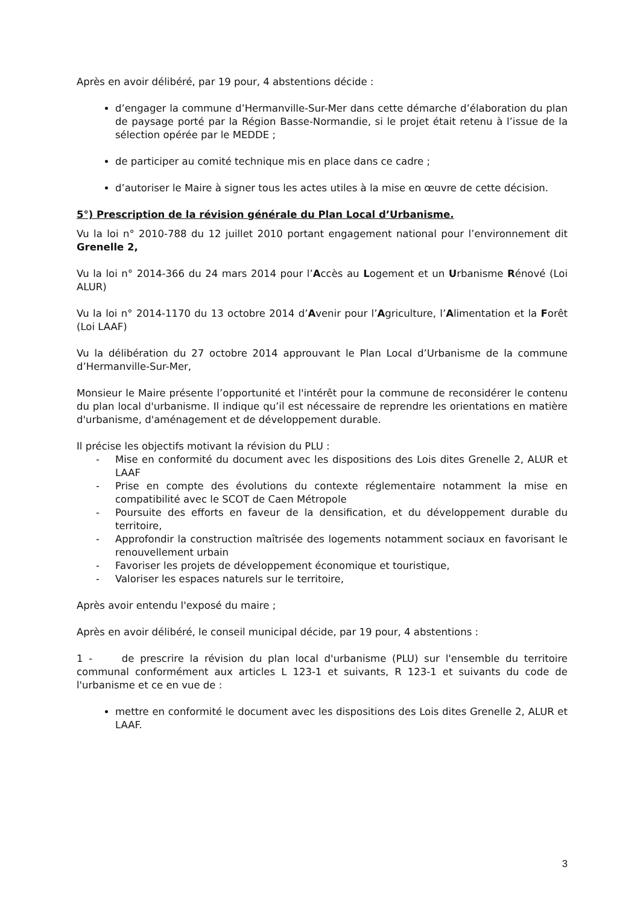Après en avoir délibéré, par 19 pour, 4 abstentions décide :
d’engager la commune d’Hermanville-Sur-Mer dans cette démarche d’élaboration du plan de paysage porté par la Région Basse-Normandie, si le projet était retenu à l’issue de la sélection opérée par le MEDDE ;
de participer au comité technique mis en place dans ce cadre ;
d’autoriser le Maire à signer tous les actes utiles à la mise en œuvre de cette décision.
5°) Prescription de la révision générale du Plan Local d’Urbanisme.
Vu la loi n° 2010-788 du 12 juillet 2010 portant engagement national pour l’environnement dit Grenelle 2,
Vu la loi n° 2014-366 du 24 mars 2014 pour l’Accès au Logement et un Urbanisme Rénové (Loi ALUR)
Vu la loi n° 2014-1170 du 13 octobre 2014 d’Avenir pour l’Agriculture, l’Alimentation et la Forêt (Loi LAAF)
Vu la délibération du 27 octobre 2014 approuvant le Plan Local d’Urbanisme de la commune d’Hermanville-Sur-Mer,
Monsieur le Maire présente l’opportunité et l'intérêt pour la commune de reconsidérer le contenu du plan local d'urbanisme. Il indique qu’il est nécessaire de reprendre les orientations en matière d'urbanisme, d'aménagement et de développement durable.
Il précise les objectifs motivant la révision du PLU :
- Mise en conformité du document avec les dispositions des Lois dites Grenelle 2, ALUR et LAAF
- Prise en compte des évolutions du contexte réglementaire notamment la mise en compatibilité avec le SCOT de Caen Métropole
- Poursuite des efforts en faveur de la densification, et du développement durable du territoire,
- Approfondir la construction maîtrisée des logements notamment sociaux en favorisant le renouvellement urbain
- Favoriser les projets de développement économique et touristique,
- Valoriser les espaces naturels sur le territoire,
Après avoir entendu l'exposé du maire ;
Après en avoir délibéré, le conseil municipal décide, par 19 pour, 4 abstentions :
1 - de prescrire la révision du plan local d'urbanisme (PLU) sur l'ensemble du territoire communal conformément aux articles L 123-1 et suivants, R 123-1 et suivants du code de l'urbanisme et ce en vue de :
mettre en conformité le document avec les dispositions des Lois dites Grenelle 2, ALUR et LAAF.
3